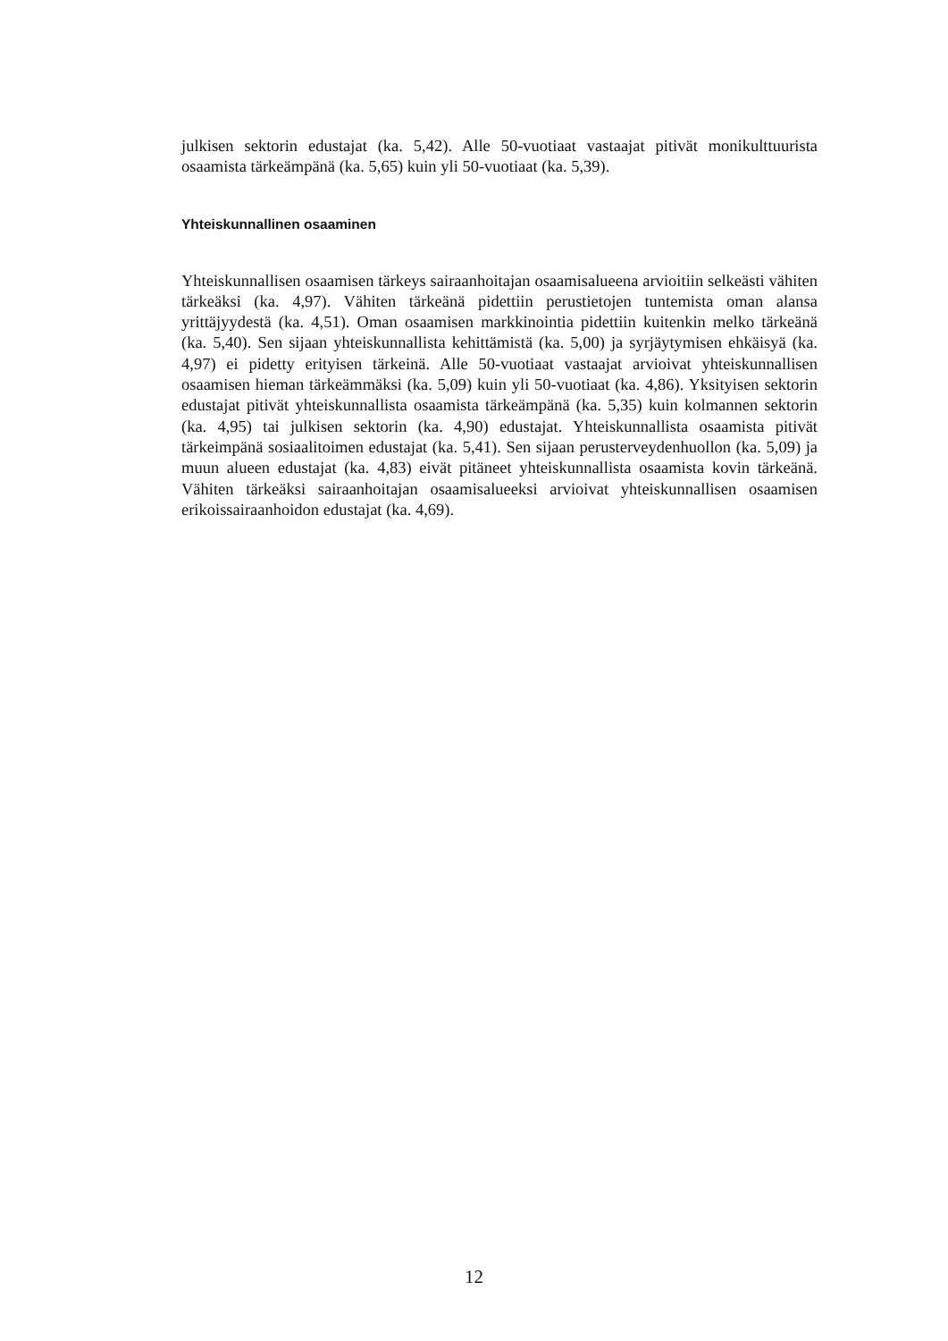julkisen sektorin edustajat (ka. 5,42). Alle 50-vuotiaat vastaajat pitivät monikulttuurista osaamista tärkeämpänä (ka. 5,65) kuin yli 50-vuotiaat (ka. 5,39).
Yhteiskunnallinen osaaminen
Yhteiskunnallisen osaamisen tärkeys sairaanhoitajan osaamisalueena arvioitiin selkeästi vähiten tärkeäksi (ka. 4,97). Vähiten tärkeänä pidettiin perustietojen tuntemista oman alansa yrittäjyydestä (ka. 4,51). Oman osaamisen markkinointia pidettiin kuitenkin melko tärkeänä (ka. 5,40). Sen sijaan yhteiskunnallista kehittämistä (ka. 5,00) ja syrjäytymisen ehkäisyä (ka. 4,97) ei pidetty erityisen tärkeinä. Alle 50-vuotiaat vastaajat arvioivat yhteiskunnallisen osaamisen hieman tärkeämmäksi (ka. 5,09) kuin yli 50-vuotiaat (ka. 4,86). Yksityisen sektorin edustajat pitivät yhteiskunnallista osaamista tärkeämpänä (ka. 5,35) kuin kolmannen sektorin (ka. 4,95) tai julkisen sektorin (ka. 4,90) edustajat. Yhteiskunnallista osaamista pitivät tärkeimpänä sosiaalitoimen edustajat (ka. 5,41). Sen sijaan perusterveydenhuollon (ka. 5,09) ja muun alueen edustajat (ka. 4,83) eivät pitäneet yhteiskunnallista osaamista kovin tärkeänä. Vähiten tärkeäksi sairaanhoitajan osaamisalueeksi arvioivat yhteiskunnallisen osaamisen erikoissairaanhoidon edustajat (ka. 4,69).
12